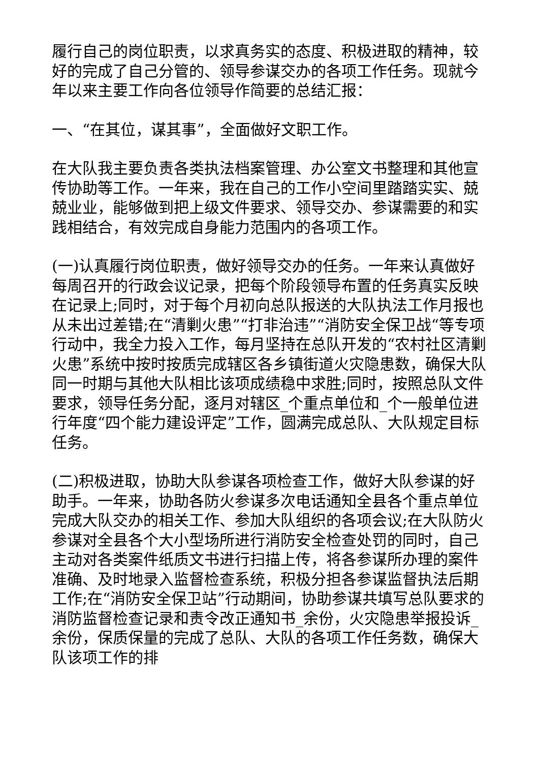履行自己的岗位职责，以求真务实的态度、积极进取的精神，较好的完成了自己分管的、领导参谋交办的各项工作任务。现就今年以来主要工作向各位领导作简要的总结汇报：
一、“在其位，谋其事”，全面做好文职工作。
在大队我主要负责各类执法档案管理、办公室文书整理和其他宣传协助等工作。一年来，我在自己的工作小空间里踏踏实实、兢兢业业，能够做到把上级文件要求、领导交办、参谋需要的和实践相结合，有效完成自身能力范围内的各项工作。
(一)认真履行岗位职责，做好领导交办的任务。一年来认真做好每周召开的行政会议记录，把每个阶段领导布置的任务真实反映在记录上;同时，对于每个月初向总队报送的大队执法工作月报也从未出过差错;在“清剿火患”“打非治违”“消防安全保卫战“等专项行动中，我全力投入工作，每月坚持在总队开发的“农村社区清剿火患”系统中按时按质完成辖区各乡镇街道火灾隐患数，确保大队同一时期与其他大队相比该项成绩稳中求胜;同时，按照总队文件要求，领导任务分配，逐月对辖区_个重点单位和_个一般单位进行年度“四个能力建设评定”工作，圆满完成总队、大队规定目标任务。
(二)积极进取，协助大队参谋各项检查工作，做好大队参谋的好助手。一年来，协助各防火参谋多次电话通知全县各个重点单位完成大队交办的相关工作、参加大队组织的各项会议;在大队防火参谋对全县各个大小型场所进行消防安全检查处罚的同时，自己主动对各类案件纸质文书进行扫描上传，将各参谋所办理的案件准确、及时地录入监督检查系统，积极分担各参谋监督执法后期工作;在“消防安全保卫站”行动期间，协助参谋共填写总队要求的消防监督检查记录和责令改正通知书_余份，火灾隐患举报投诉_余份，保质保量的完成了总队、大队的各项工作任务数，确保大队该项工作的排